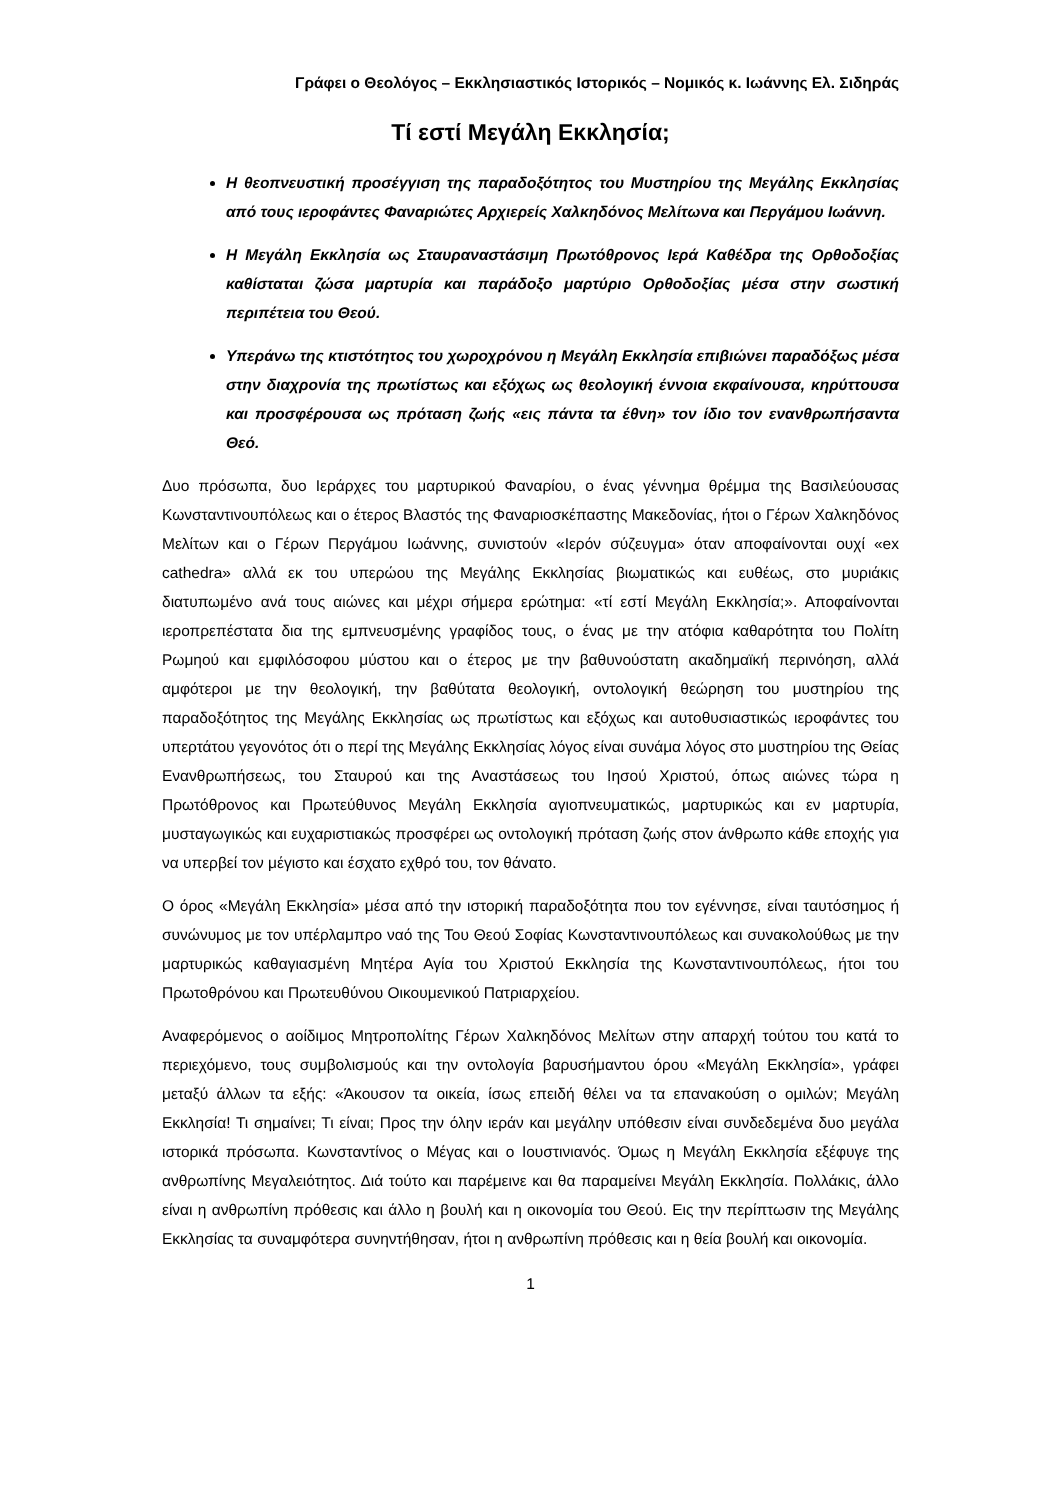Γράφει ο Θεολόγος – Εκκλησιαστικός Ιστορικός – Νομικός κ. Ιωάννης Ελ. Σιδηράς
Τί εστί Μεγάλη Εκκλησία;
Η θεοπνευστική προσέγγιση της παραδοξότητος του Μυστηρίου της Μεγάλης Εκκλησίας από τους ιεροφάντες Φαναριώτες Αρχιερείς Χαλκηδόνος Μελίτωνα και Περγάμου Ιωάννη.
Η Μεγάλη Εκκλησία ως Σταυραναστάσιμη Πρωτόθρονος Ιερά Καθέδρα της Ορθοδοξίας καθίσταται ζώσα μαρτυρία και παράδοξο μαρτύριο Ορθοδοξίας μέσα στην σωστική περιπέτεια του Θεού.
Υπεράνω της κτιστότητος του χωροχρόνου η Μεγάλη Εκκλησία επιβιώνει παραδόξως μέσα στην διαχρονία της πρωτίστως και εξόχως ως θεολογική έννοια εκφαίνουσα, κηρύττουσα και προσφέρουσα ως πρόταση ζωής «εις πάντα τα έθνη» τον ίδιο τον ενανθρωπήσαντα Θεό.
Δυο πρόσωπα, δυο Ιεράρχες του μαρτυρικού Φαναρίου, ο ένας γέννημα θρέμμα της Βασιλεύουσας Κωνσταντινουπόλεως και ο έτερος Βλαστός της Φαναριοσκέπαστης Μακεδονίας, ήτοι ο Γέρων Χαλκηδόνος Μελίτων και ο Γέρων Περγάμου Ιωάννης, συνιστούν «Ιερόν σύζευγμα» όταν αποφαίνονται ουχί «ex cathedra» αλλά εκ του υπερώου της Μεγάλης Εκκλησίας βιωματικώς και ευθέως, στο μυριάκις διατυπωμένο ανά τους αιώνες και μέχρι σήμερα ερώτημα: «τί εστί Μεγάλη Εκκλησία;». Αποφαίνονται ιεροπρεπέστατα δια της εμπνευσμένης γραφίδος τους, ο ένας με την ατόφια καθαρότητα του Πολίτη Ρωμηού και εμφιλόσοφου μύστου και ο έτερος με την βαθυνούστατη ακαδημαϊκή περινόηση, αλλά αμφότεροι με την θεολογική, την βαθύτατα θεολογική, οντολογική θεώρηση του μυστηρίου της παραδοξότητος της Μεγάλης Εκκλησίας ως πρωτίστως και εξόχως και αυτοθυσιαστικώς ιεροφάντες του υπερτάτου γεγονότος ότι ο περί της Μεγάλης Εκκλησίας λόγος είναι συνάμα λόγος στο μυστηρίου της Θείας Ενανθρωπήσεως, του Σταυρού και της Αναστάσεως του Ιησού Χριστού, όπως αιώνες τώρα η Πρωτόθρονος και Πρωτεύθυνος Μεγάλη Εκκλησία αγιοπνευματικώς, μαρτυρικώς και εν μαρτυρία, μυσταγωγικώς και ευχαριστιακώς προσφέρει ως οντολογική πρόταση ζωής στον άνθρωπο κάθε εποχής για να υπερβεί τον μέγιστο και έσχατο εχθρό του, τον θάνατο.
Ο όρος «Μεγάλη Εκκλησία» μέσα από την ιστορική παραδοξότητα που τον εγέννησε, είναι ταυτόσημος ή συνώνυμος με τον υπέρλαμπρο ναό της Του Θεού Σοφίας Κωνσταντινουπόλεως και συνακολούθως με την μαρτυρικώς καθαγιασμένη Μητέρα Αγία του Χριστού Εκκλησία της Κωνσταντινουπόλεως, ήτοι του Πρωτοθρόνου και Πρωτευθύνου Οικουμενικού Πατριαρχείου.
Αναφερόμενος ο αοίδιμος Μητροπολίτης Γέρων Χαλκηδόνος Μελίτων στην απαρχή τούτου του κατά το περιεχόμενο, τους συμβολισμούς και την οντολογία βαρυσήμαντου όρου «Μεγάλη Εκκλησία», γράφει μεταξύ άλλων τα εξής: «Άκουσον τα οικεία, ίσως επειδή θέλει να τα επανακούση ο ομιλών; Μεγάλη Εκκλησία! Τι σημαίνει; Τι είναι; Προς την όλην ιεράν και μεγάλην υπόθεσιν είναι συνδεδεμένα δυο μεγάλα ιστορικά πρόσωπα. Κωνσταντίνος ο Μέγας και ο Ιουστινιανός. Όμως η Μεγάλη Εκκλησία εξέφυγε της ανθρωπίνης Μεγαλειότητος. Διά τούτο και παρέμεινε και θα παραμείνει Μεγάλη Εκκλησία. Πολλάκις, άλλο είναι η ανθρωπίνη πρόθεσις και άλλο η βουλή και η οικονομία του Θεού. Εις την περίπτωσιν της Μεγάλης Εκκλησίας τα συναμφότερα συνηντήθησαν, ήτοι η ανθρωπίνη πρόθεσις και η θεία βουλή και οικονομία.
1